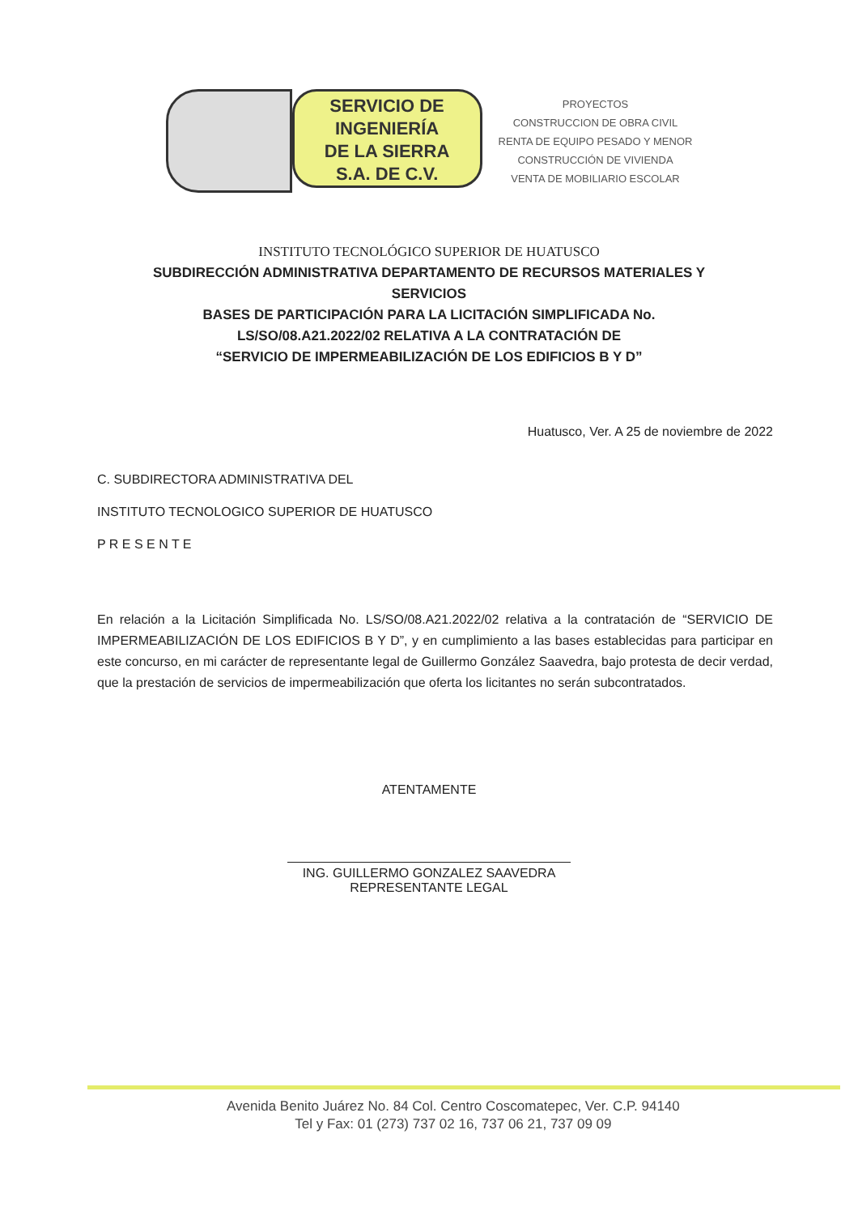SERVICIO DE
INGENIERÍA
DE LA SIERRA
S.A. DE C.V.
PROYECTOS
CONSTRUCCION DE OBRA CIVIL
RENTA DE EQUIPO PESADO Y MENOR
CONSTRUCCIÓN DE VIVIENDA
VENTA DE MOBILIARIO ESCOLAR
INSTITUTO TECNOLÓGICO SUPERIOR DE HUATUSCO
SUBDIRECCIÓN ADMINISTRATIVA DEPARTAMENTO DE RECURSOS MATERIALES Y
SERVICIOS
BASES DE PARTICIPACIÓN PARA LA LICITACIÓN SIMPLIFICADA No.
LS/SO/08.A21.2022/02 RELATIVA A LA CONTRATACIÓN DE
“SERVICIO DE IMPERMEABILIZACIÓN DE LOS EDIFICIOS B Y D”
Huatusco, Ver. A 25 de noviembre de 2022
C. SUBDIRECTORA ADMINISTRATIVA DEL
INSTITUTO TECNOLOGICO SUPERIOR DE HUATUSCO
P R E S E N T E
En relación a la Licitación Simplificada No. LS/SO/08.A21.2022/02 relativa a la contratación de “SERVICIO DE IMPERMEABILIZACIÓN DE LOS EDIFICIOS B Y D”, y en cumplimiento a las bases establecidas para participar en este concurso, en mi carácter de representante legal de Guillermo González Saavedra, bajo protesta de decir verdad, que la prestación de servicios de impermeabilización que oferta los licitantes no serán subcontratados.
ATENTAMENTE
ING. GUILLERMO GONZALEZ SAAVEDRA
REPRESENTANTE LEGAL
Avenida Benito Juárez No. 84 Col. Centro Coscomatepec, Ver. C.P. 94140
Tel y Fax: 01 (273) 737 02 16, 737 06 21, 737 09 09